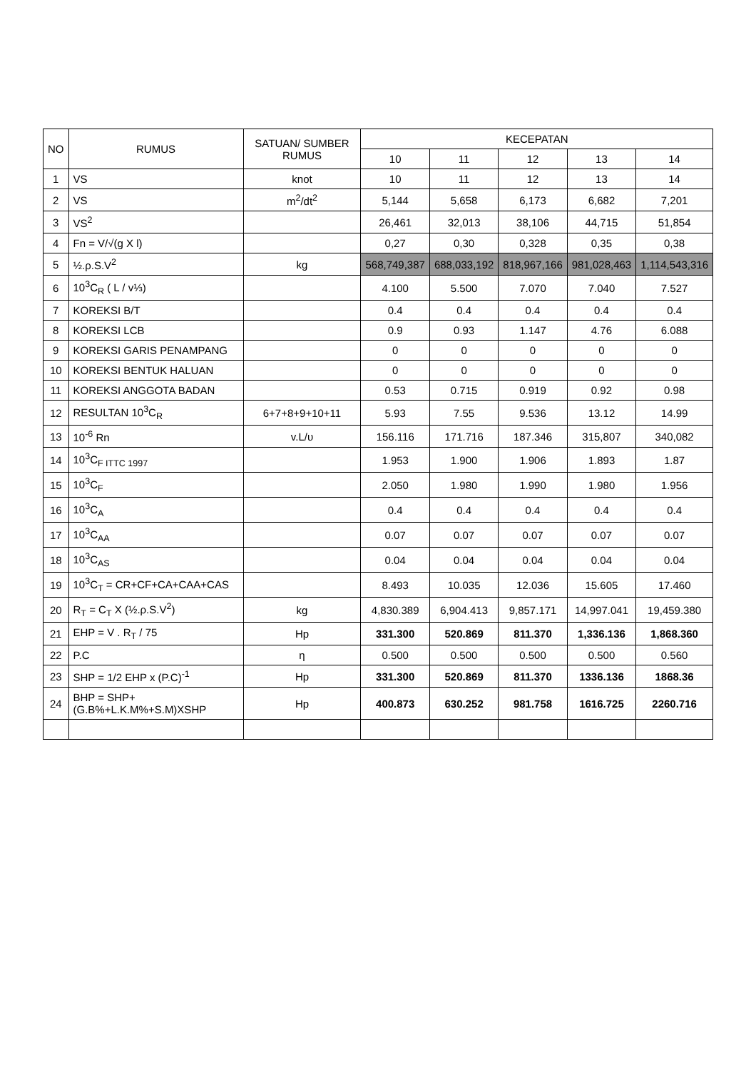| NO | RUMUS | SATUAN/ SUMBER RUMUS | KECEPATAN | | | | |
| --- | --- | --- | --- | --- | --- | --- | --- |
| | | | 10 | 11 | 12 | 13 | 14 |
| 1 | VS | knot | 10 | 11 | 12 | 13 | 14 |
| 2 | VS | m<sup>2</sup>/dt<sup>2</sup> | 5,144 | 5,658 | 6,173 | 6,682 | 7,201 |
| 3 | VS<sup>2</sup> | | 26,461 | 32,013 | 38,106 | 44,715 | 51,854 |
| 4 | Fn = V/√(g X l) | | 0,27 | 0,30 | 0,328 | 0,35 | 0,38 |
| 5 | ½.ρ.S.V<sup>2</sup> | kg | 568,749,387 | 688,033,192 | 818,967,166 | 981,028,463 | 1,114,543,316 |
| 6 | 10<sup>3</sup>C<sub>R</sub> ( L / v⅓) | | 4.100 | 5.500 | 7.070 | 7.040 | 7.527 |
| 7 | KOREKSI B/T | | 0.4 | 0.4 | 0.4 | 0.4 | 0.4 |
| 8 | KOREKSI LCB | | 0.9 | 0.93 | 1.147 | 4.76 | 6.088 |
| 9 | KOREKSI GARIS PENAMPANG | | 0 | 0 | 0 | 0 | 0 |
| 10 | KOREKSI BENTUK HALUAN | | 0 | 0 | 0 | 0 | 0 |
| 11 | KOREKSI ANGGOTA BADAN | | 0.53 | 0.715 | 0.919 | 0.92 | 0.98 |
| 12 | RESULTAN 10<sup>3</sup>C<sub>R</sub> | 6+7+8+9+10+11 | 5.93 | 7.55 | 9.536 | 13.12 | 14.99 |
| 13 | 10<sup>-6</sup> Rn | v.L/υ | 156.116 | 171.716 | 187.346 | 315,807 | 340,082 |
| 14 | 10<sup>3</sup>C<sub>F ITTC 1997</sub> | | 1.953 | 1.900 | 1.906 | 1.893 | 1.87 |
| 15 | 10<sup>3</sup>C<sub>F</sub> | | 2.050 | 1.980 | 1.990 | 1.980 | 1.956 |
| 16 | 10<sup>3</sup>C<sub>A</sub> | | 0.4 | 0.4 | 0.4 | 0.4 | 0.4 |
| 17 | 10<sup>3</sup>C<sub>AA</sub> | | 0.07 | 0.07 | 0.07 | 0.07 | 0.07 |
| 18 | 10<sup>3</sup>C<sub>AS</sub> | | 0.04 | 0.04 | 0.04 | 0.04 | 0.04 |
| 19 | 10<sup>3</sup>C<sub>T</sub> = CR+CF+CA+CAA+CAS | | 8.493 | 10.035 | 12.036 | 15.605 | 17.460 |
| 20 | R<sub>T</sub> = C<sub>T</sub> X (½.ρ.S.V<sup>2</sup>) | kg | 4,830.389 | 6,904.413 | 9,857.171 | 14,997.041 | 19,459.380 |
| 21 | EHP = V . R<sub>T</sub> / 75 | Hp | 331.300 | 520.869 | 811.370 | 1,336.136 | 1,868.360 |
| 22 | P.C | η | 0.500 | 0.500 | 0.500 | 0.500 | 0.560 |
| 23 | SHP = 1/2 EHP x (P.C)<sup>-1</sup> | Hp | 331.300 | 520.869 | 811.370 | 1336.136 | 1868.36 |
| 24 | BHP = SHP+(G.B%+L.K.M%+S.M)XSHP | Hp | 400.873 | 630.252 | 981.758 | 1616.725 | 2260.716 |